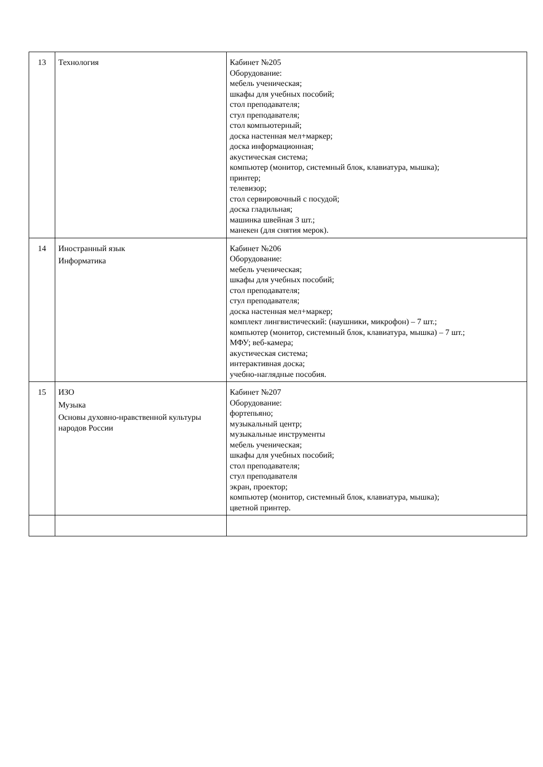| 13 | Технология | Кабинет №205 Оборудование: мебель ученическая; шкафы для учебных пособий; стол преподавателя; стул преподавателя; стол компьютерный; доска настенная мел+маркер; доска информационная; акустическая система; компьютер (монитор, системный блок, клавиатура, мышка); принтер; телевизор; стол сервировочный с посудой; доска гладильная; машинка швейная 3 шт.; манекен (для снятия мерок). |
| 14 | Иностранный язык Информатика | Кабинет №206 Оборудование: мебель ученическая; шкафы для учебных пособий; стол преподавателя; стул преподавателя; доска настенная мел+маркер; комплект лингвистический: (наушники, микрофон) – 7 шт.; компьютер (монитор, системный блок, клавиатура, мышка) – 7 шт.; МФУ; веб-камера; акустическая система; интерактивная доска; учебно-наглядные пособия. |
| 15 | ИЗО Музыка Основы духовно-нравственной культуры народов России | Кабинет №207 Оборудование: фортепьяно; музыкальный центр; музыкальные инструменты мебель ученическая; шкафы для учебных пособий; стол преподавателя; стул преподавателя экран, проектор; компьютер (монитор, системный блок, клавиатура, мышка); цветной принтер. |